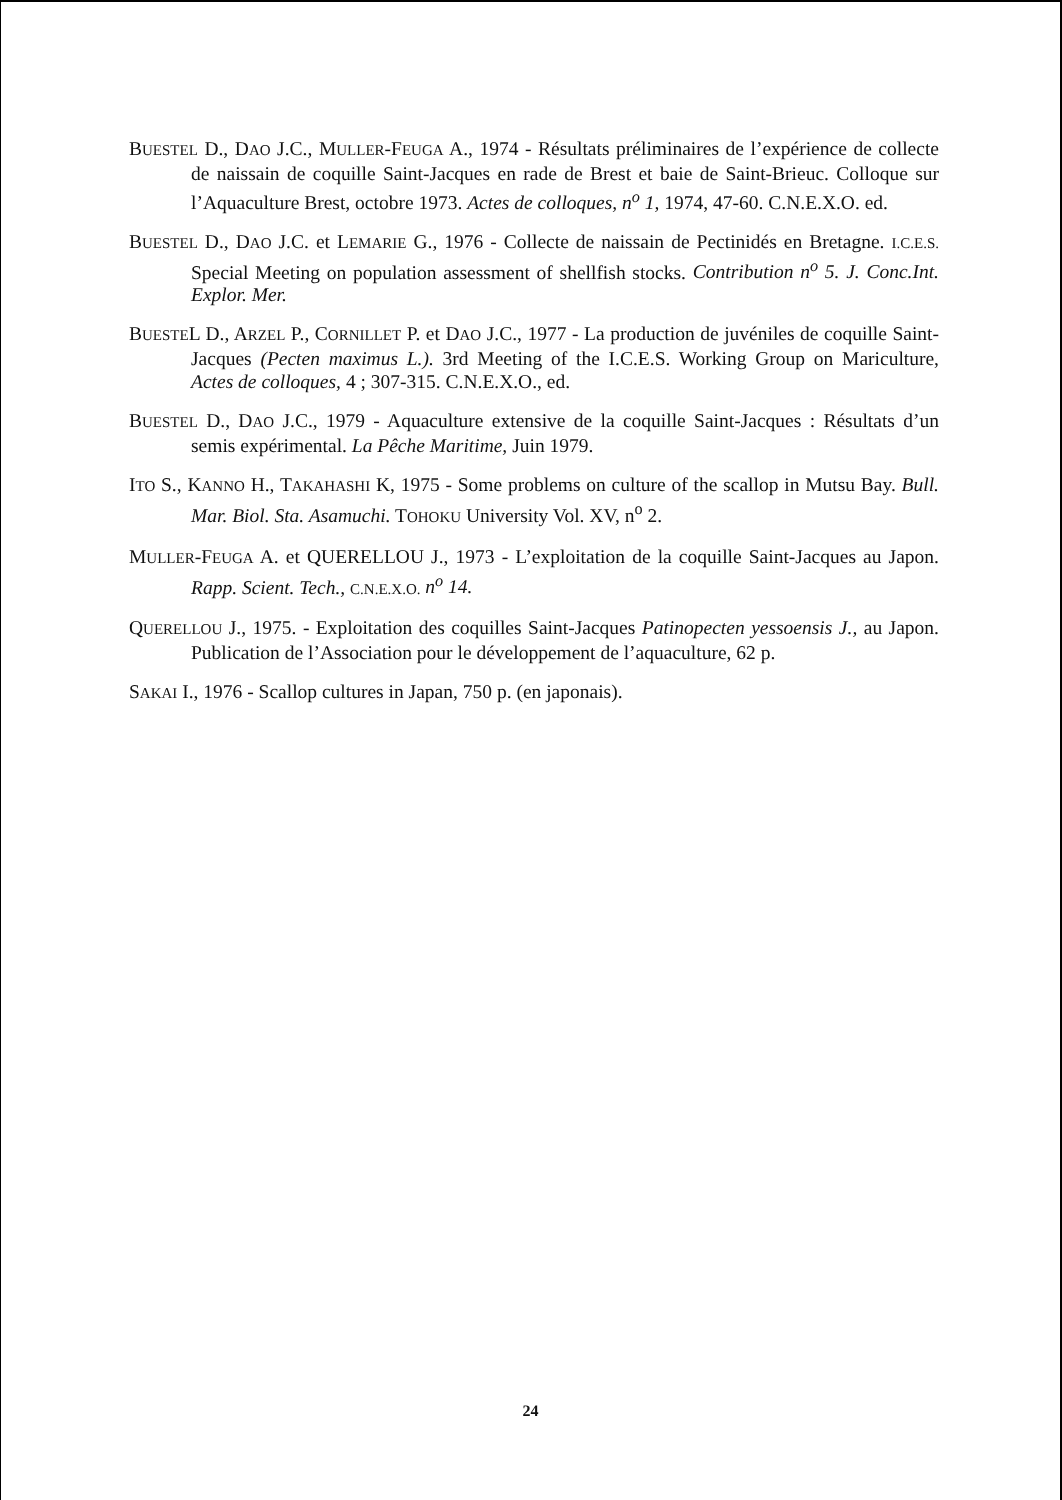BUESTEL D., DAO J.C., MULLER-FEUGA A., 1974 - Résultats préliminaires de l’expérience de collecte de naissain de coquille Saint-Jacques en rade de Brest et baie de Saint-Brieuc. Colloque sur l’Aquaculture Brest, octobre 1973. Actes de colloques, n<sup>o</sup> 1, 1974, 47-60. C.N.E.X.O. ed.
BUESTEL D., DAO J.C. et LEMARIE G., 1976 - Collecte de naissain de Pectinidés en Bretagne. I.C.E.S. Special Meeting on population assessment of shellfish stocks. Contribution n<sup>o</sup> 5. J. Conc.Int. Explor. Mer.
BUESTEL D., ARZEL P., CORNILLET P. et DAO J.C., 1977 - La production de juvéniles de coquille Saint-Jacques (Pecten maximus L.). 3rd Meeting of the I.C.E.S. Working Group on Mariculture, Actes de colloques, 4 ; 307-315. C.N.E.X.O., ed.
BUESTEL D., DAO J.C., 1979 - Aquaculture extensive de la coquille Saint-Jacques : Résultats d’un semis expérimental. La Pêche Maritime, Juin 1979.
ITO S., KANNO H., TAKAHASHI K, 1975 - Some problems on culture of the scallop in Mutsu Bay. Bull. Mar. Biol. Sta. Asamuchi. TOHOKU University Vol. XV, n<sup>o</sup> 2.
MULLER-FEUGA A. et QUERELLOU J., 1973 - L’exploitation de la coquille Saint-Jacques au Japon. Rapp. Scient. Tech., C.N.E.X.O. n<sup>o</sup> 14.
QUERELLOU J., 1975. - Exploitation des coquilles Saint-Jacques Patinopecten yessoensis J., au Japon. Publication de l’Association pour le développement de l’aquaculture, 62 p.
SAKAI I., 1976 - Scallop cultures in Japan, 750 p. (en japonais).
24